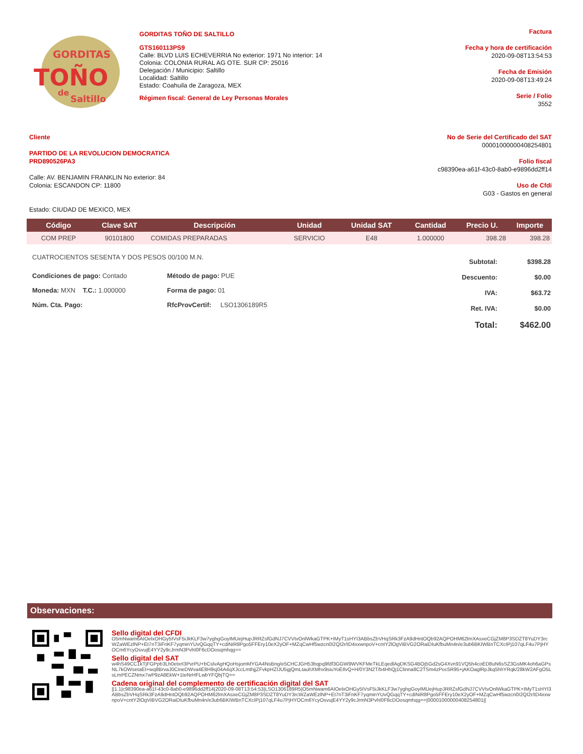GORDITAS
TOÑO
de
Saltillo
GORDITAS TOÑO DE SALTILLO
GTS160113PS9
Calle: BLVD LUIS ECHEVERRIA No exterior: 1971 No interior: 14
Colonia: COLONIA RURAL AG OTE. SUR CP: 25016
Delegación / Municipio: Saltillo
Localidad: Saltillo
Estado: Coahuila de Zaragoza, MEX
Régimen fiscal: General de Ley Personas Morales
Factura
Fecha y hora de certificación
2020-09-08T13:54:53
Fecha de Emisión
2020-09-08T13:49:24
Serie / Folio
3552
Cliente
PARTIDO DE LA REVOLUCION DEMOCRATICA
PRD890526PA3
Calle: AV. BENJAMIN FRANKLIN No exterior: 84
Colonia: ESCANDON CP: 11800
Estado: CIUDAD DE MEXICO, MEX
No de Serie del Certificado del SAT
00001000000408254801
Folio fiscal
c98390ea-a61f-43c0-8ab0-e9896dd2ff14
Uso de Cfdi
G03 - Gastos en general
| Código | Clave SAT | Descripción | Unidad | Unidad SAT | Cantidad | Precio U. | Importe |
| --- | --- | --- | --- | --- | --- | --- | --- |
| COM PREP | 90101800 | COMIDAS PREPARADAS | SERVICIO | E48 | 1.000000 | 398.28 | 398.28 |
CUATROCIENTOS SESENTA Y DOS PESOS 00/100 M.N.
Condiciones de pago: Contado
Método de pago: PUE
Moneda: MXN T.C.: 1.000000
Forma de pago: 01
Núm. Cta. Pago:
RfcProvCertif: LSO1306189R5
| Subtotal: | $398.28 |
| Descuento: | $0.00 |
| IVA: | $63.72 |
| Ret. IVA: | $0.00 |
| Total: | $462.00 |
Observaciones:
Sello digital del CFDI
O5mNwam6AIOelxOHGy5IVsF5iJkKLF3w7yghgGoyIMUejHupJRRZsfGdNJ7CVVtvOnlWkaGTPK+IMyT1sHYI3ABbsZbVHqSRk3FzA9dHntOQb92AQPOHM62lmXAsxeCGjZM8P3SDZT8YuDY3rcWZaWEzlNP+Et7nT3iFnKF7yqminYUvQGqqTY+cdiNiR8Pgo5FFEry10eX2yOF+MZqCwHf5wzcn0I2QI2r/tD4xxwnpoV+cntY2lOgViBVG2ORaiDIuKfbuMn4n/e3ub6BKIWBnTCXcIPj107qLF4u7PjHYOCm6YcyOsvujE4YY2y9cJrmN3PvhI0F6cDOosqmhqg==
Sello digital del SAT
w4hS49CC1kTjFGPpb3Lh0etxrI3PvrPU+bCslvAgHQoHsjomMYGA4NsBng/e5CHCJGH53bqpq9fdf3GGW9WVKFMeTkLEqedlAgDKSG4BOj5Gd2sG4Xvn91VQ5h4coED8uN6sSZ3GsMK4oh6aGPsNL7kOWsetaEt+wq8BrvaJ0CineDWva4E8H9sj04A4qXJccLmthjjZFvkpHZlJU5gjQmLtauhXMhx9siuYoEIlvQ+H/0Y3N2T/b4HhQj1Clinna8C2TSm4zPoc5R95+jAKOaglRpJkq5hhYRqk/28kW2AFgO5LsLmPECZNmx7wP9zA8EkW+1teNrHFLwbYFQbjTQ==
Cadena original del complemento de certificación digital del SAT
||1.1|c98390ea-a61f-43c0-8ab0-e9896dd2ff14|2020-09-08T13:54:53|LSO1306189R5|O5mNwam6AIOelxOHGy5IVsF5iJkKLF3w7yghgGoyIMUejHupJRRZsfGdNJ7CVVtvOnlWkaGTPK+IMyT1sHYI3ABbsZbVHqSRk3FzA9dHntOQb92AQPOHM62lmXAsxeCGjZM8P3SDZT8YuDY3rcWZaWEzlNP+Et7nT3iFnKF7yqminYUvQGqqTY+cdiNiR8Pgo5FFEry10eX2yOF+MZqCwHf5wzcn0I2QI2r/tD4xxwnpoV+cntY2lOgViBVG2ORaiDIuKfbuMn4n/e3ub6BKIWBnTCXcIPj107qLF4u7PjHYOCm6YcyOsvujE4YY2y9cJrmN3PvhI0F6cDOosqmhqg==|00001000000408254801||